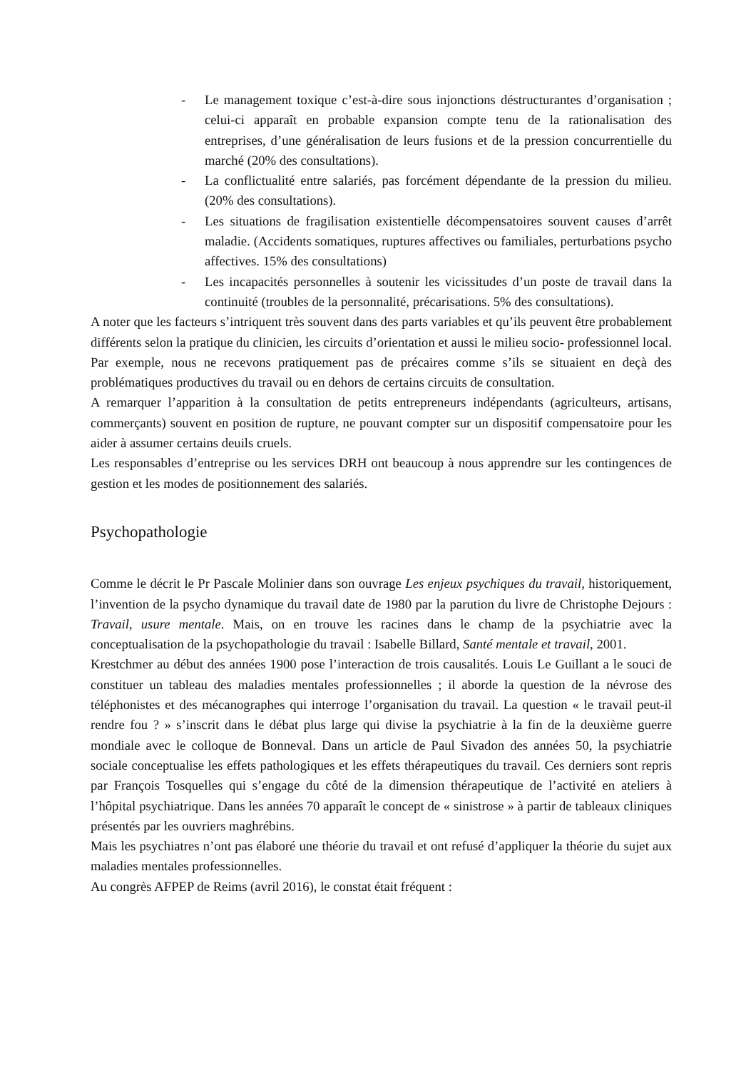- Le management toxique c’est-à-dire sous injonctions déstructurantes d’organisation ; celui-ci apparaît en probable expansion compte tenu de la rationalisation des entreprises, d’une généralisation de leurs fusions et de la pression concurrentielle du marché (20% des consultations).
- La conflictualité entre salariés, pas forcément dépendante de la pression du milieu. (20% des consultations).
- Les situations de fragilisation existentielle décompensatoires souvent causes d’arrêt maladie. (Accidents somatiques, ruptures affectives ou familiales, perturbations psycho affectives. 15% des consultations)
- Les incapacités personnelles à soutenir les vicissitudes d’un poste de travail dans la continuité (troubles de la personnalité, précarisations. 5% des consultations).
A noter que les facteurs s’intriquent très souvent dans des parts variables et qu’ils peuvent être probablement différents selon la pratique du clinicien, les circuits d’orientation et aussi le milieu socio- professionnel local.
Par exemple, nous ne recevons pratiquement pas de précaires comme s’ils se situaient en deçà des problématiques productives du travail ou en dehors de certains circuits de consultation.
A remarquer l’apparition à la consultation de petits entrepreneurs indépendants (agriculteurs, artisans, commerçants) souvent en position de rupture, ne pouvant compter sur un dispositif compensatoire pour les aider à assumer certains deuils cruels.
Les responsables d’entreprise ou les services DRH ont beaucoup à nous apprendre sur les contingences de gestion et les modes de positionnement des salariés.
Psychopathologie
Comme le décrit le Pr Pascale Molinier dans son ouvrage Les enjeux psychiques du travail, historiquement, l’invention de la psycho dynamique du travail date de 1980 par la parution du livre de Christophe Dejours : Travail, usure mentale. Mais, on en trouve les racines dans le champ de la psychiatrie avec la conceptualisation de la psychopathologie du travail : Isabelle Billard, Santé mentale et travail, 2001.
Krestchmer au début des années 1900 pose l’interaction de trois causalités. Louis Le Guillant a le souci de constituer un tableau des maladies mentales professionnelles ; il aborde la question de la névrose des téléphonistes et des mécanographes qui interroge l’organisation du travail. La question « le travail peut-il rendre fou ? » s’inscrit dans le débat plus large qui divise la psychiatrie à la fin de la deuxième guerre mondiale avec le colloque de Bonneval. Dans un article de Paul Sivadon des années 50, la psychiatrie sociale conceptualise les effets pathologiques et les effets thérapeutiques du travail. Ces derniers sont repris par François Tosquelles qui s’engage du côté de la dimension thérapeutique de l’activité en ateliers à l’hôpital psychiatrique. Dans les années 70 apparaît le concept de « sinistrose » à partir de tableaux cliniques présentés par les ouvriers maghrébins.
Mais les psychiatres n’ont pas élaboré une théorie du travail et ont refusé d’appliquer la théorie du sujet aux maladies mentales professionnelles.
Au congrès AFPEP de Reims (avril 2016), le constat était fréquent :